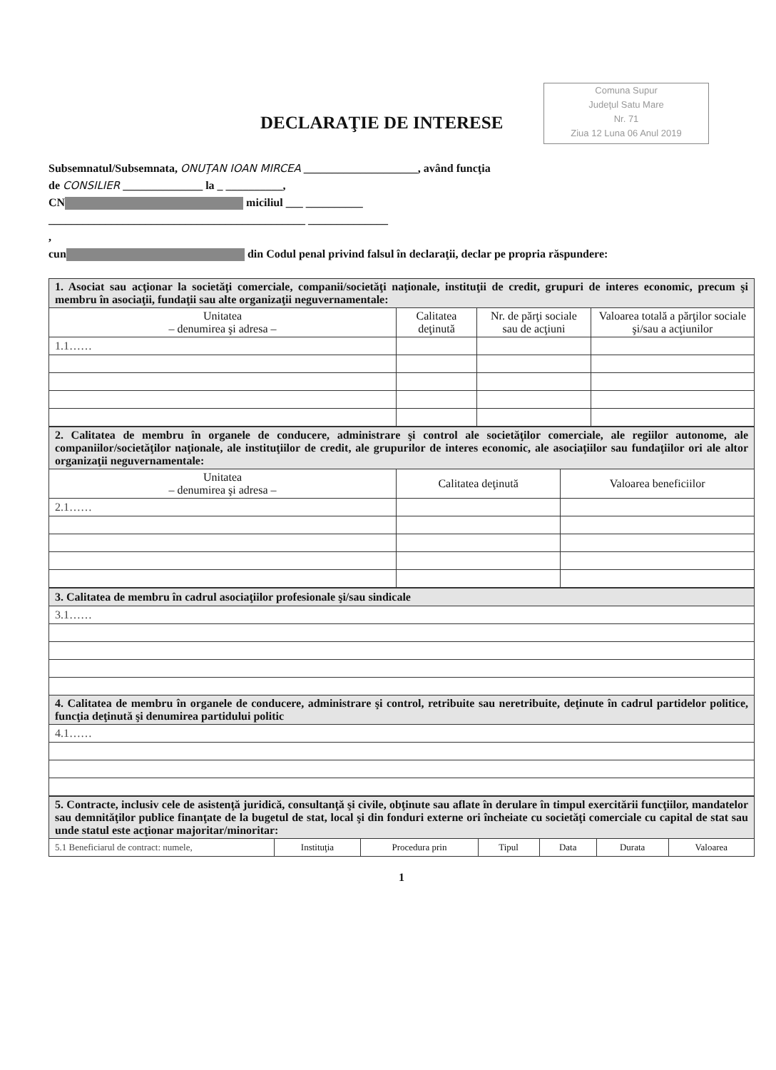Comuna Supur
Judeţul Satu Mare
Nr. 71
Ziua 12 Luna 06 Anul 2019
DECLARAŢIE DE INTERESE
Subsemnatul/Subsemnata, ONUŢAN IOAN MIRCEA ____________________, având funcţia
de CONSILIER ______________ la _ __________,
CN miciliul ___ __________
_____________________________________________ ______________
,
cun din Codul penal privind falsul în declaraţii, declar pe propria răspundere:
| 1. Asociat sau acţionar la societăţi comerciale, companii/societăţi naţionale, instituţii de credit, grupuri de interes economic, precum şi membru în asociaţii, fundaţii sau alte organizaţii neguvernamentale: | | | |
| Unitatea – denumirea şi adresa – | Calitatea deţinută | Nr. de părţi sociale sau de acţiuni | Valoarea totală a părţilor sociale şi/sau a acţiunilor |
| 1.1…… | | | |
| 2. Calitatea de membru în organele de conducere, administrare şi control ale societăţilor comerciale, ale regiilor autonome, ale companiilor/societăţilor naţionale, ale instituţiilor de credit, ale grupurilor de interes economic, ale asociaţiilor sau fundaţiilor ori ale altor organizaţii neguvernamentale: | | |
| Unitatea – denumirea şi adresa – | Calitatea deţinută | Valoarea beneficiilor |
| 2.1…… | | |
| 3. Calitatea de membru în cadrul asociaţiilor profesionale şi/sau sindicale |
| 3.1…… |
| 4. Calitatea de membru în organele de conducere, administrare şi control, retribuite sau neretribuite, deţinute în cadrul partidelor politice, funcţia deţinută şi denumirea partidului politic |
| 4.1…… |
| 5. Contracte, inclusiv cele de asistenţă juridică, consultanţă şi civile, obţinute sau aflate în derulare în timpul exercitării funcţiilor, mandatelor sau demnităţilor publice finanţate de la bugetul de stat, local şi din fonduri externe ori încheiate cu societăţi comerciale cu capital de stat sau unde statul este acţionar majoritar/minoritar: | | | | | | |
| 5.1 Beneficiarul de contract: numele, | Instituţia | Procedura prin | Tipul | Data | Durata | Valoarea |
1